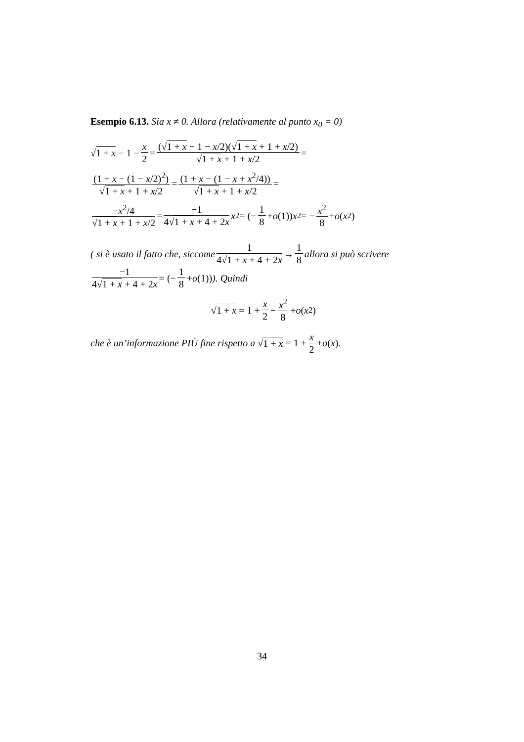Esempio 6.13. Sia x ≠ 0. Allora (relativamente al punto x<sub>0</sub> = 0)
√ 1 + x − 1 − x 2 = (√1 + x − 1 − x/2)(√1 + x + 1 + x/2) √1 + x + 1 + x/2 =
(1 + x − (1 − x/2)<sup>2</sup>) √1 + x + 1 + x/2 = (1 + x − (1 − x + x<sup>2</sup>/4)) √1 + x + 1 + x/2 =
−x<sup>2</sup>/4 √1 + x + 1 + x/2 = −1 4√1 + x + 4 + 2x x<sup>2</sup> = (− 1 8 + o (1)) x<sup>2</sup> = − x<sup>2</sup> 8 + o (x<sup>2</sup>)
( si è usato il fatto che, siccome 1 4√1 + x + 4 + 2x → 1 8 allora si può scrivere −1 4√1 + x + 4 + 2x = (− 1 8 + o (1))). Quindi
√ 1 + x = 1 + x 2 − x<sup>2</sup> 8 + o (x<sup>2</sup>)
che è un’informazione PIÙ fine rispetto a √ 1 + x = 1 + x 2 + o (x).
34